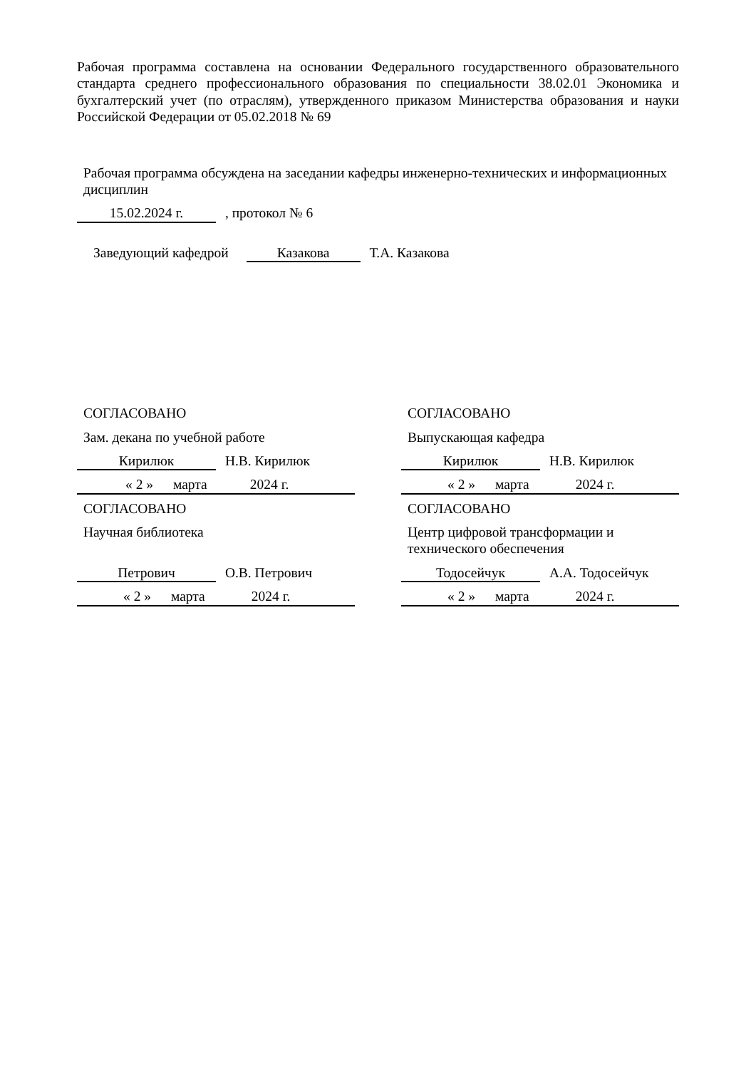Рабочая программа составлена на основании Федерального государственного образовательного стандарта среднего профессионального образования по специальности 38.02.01 Экономика и бухгалтерский учет (по отраслям), утвержденного приказом Министерства образования и науки Российской Федерации от 05.02.2018 № 69
Рабочая программа обсуждена на заседании кафедры инженерно-технических и информационных дисциплин
15.02.2024 г. , протокол № 6
Заведующий кафедрой Казакова Т.А. Казакова
СОГЛАСОВАНО
Зам. декана по учебной работе
Кирилюк Н.В. Кирилюк
« 2 » марта 2024 г.
СОГЛАСОВАНО
Научная библиотека
Петрович О.В. Петрович
« 2 » марта 2024 г.
СОГЛАСОВАНО
Выпускающая кафедра
Кирилюк Н.В. Кирилюк
« 2 » марта 2024 г.
СОГЛАСОВАНО
Центр цифровой трансформации и технического обеспечения
Тодосейчук А.А. Тодосейчук
« 2 » марта 2024 г.